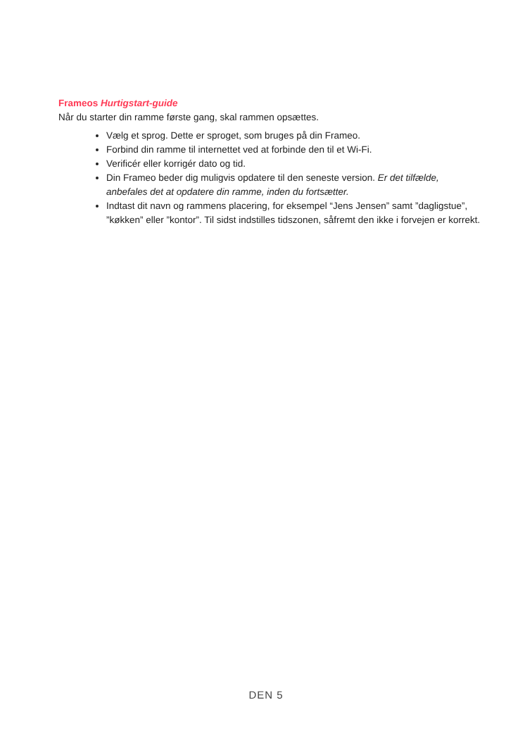Frameos Hurtigstart-guide
Når du starter din ramme første gang, skal rammen opsættes.
Vælg et sprog. Dette er sproget, som bruges på din Frameo.
Forbind din ramme til internettet ved at forbinde den til et Wi-Fi.
Verificér eller korrigér dato og tid.
Din Frameo beder dig muligvis opdatere til den seneste version. Er det tilfælde, anbefales det at opdatere din ramme, inden du fortsætter.
Indtast dit navn og rammens placering, for eksempel “Jens Jensen” samt ”dagligstue”, ”køkken” eller ”kontor”. Til sidst indstilles tidszonen, såfremt den ikke i forvejen er korrekt.
DEN 5